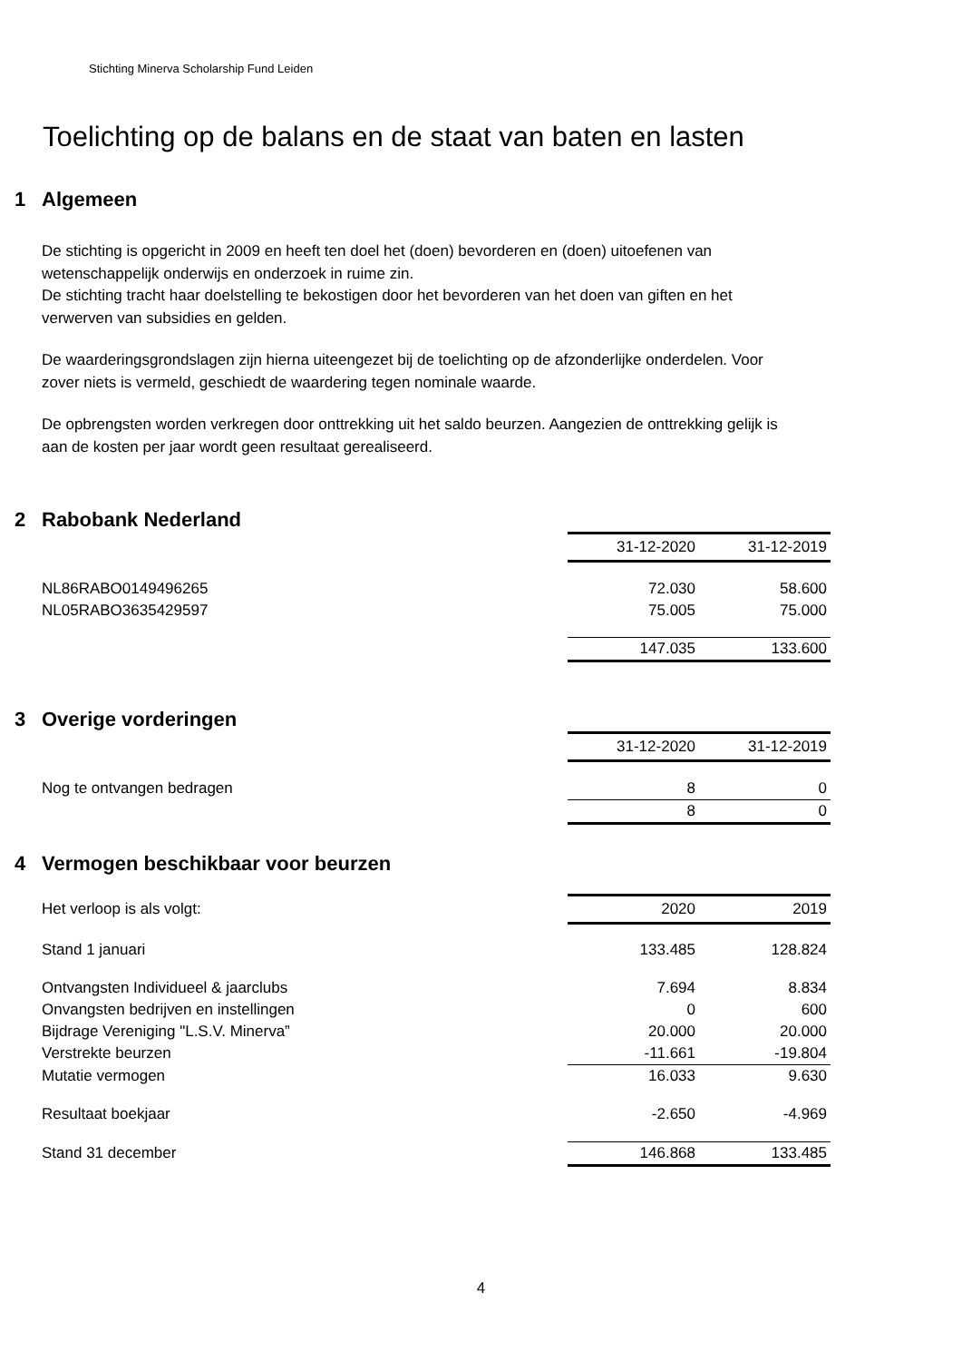Stichting Minerva Scholarship Fund Leiden
Toelichting op de balans en de staat van baten en lasten
1 Algemeen
De stichting is opgericht in 2009 en heeft ten doel het (doen) bevorderen en (doen) uitoefenen van wetenschappelijk onderwijs en onderzoek in ruime zin.
De stichting tracht haar doelstelling te bekostigen door het bevorderen van het doen van giften en het verwerven van subsidies en gelden.
De waarderingsgrondslagen zijn hierna uiteengezet bij de toelichting op de afzonderlijke onderdelen. Voor zover niets is vermeld, geschiedt de waardering tegen nominale waarde.
De opbrengsten worden verkregen door onttrekking uit het saldo beurzen. Aangezien de onttrekking gelijk is aan de kosten per jaar wordt geen resultaat gerealiseerd.
2 Rabobank Nederland
| | 31-12-2020 | 31-12-2019 |
| NL86RABO0149496265 | 72.030 | 58.600 |
| NL05RABO3635429597 | 75.005 | 75.000 |
| | 147.035 | 133.600 |
3 Overige vorderingen
| | 31-12-2020 | 31-12-2019 |
| Nog te ontvangen bedragen | 8 | 0 |
| | 8 | 0 |
4 Vermogen beschikbaar voor beurzen
| Het verloop is als volgt: | 2020 | 2019 |
| Stand 1 januari | 133.485 | 128.824 |
| Ontvangsten Individueel & jaarclubs | 7.694 | 8.834 |
| Onvangsten bedrijven en instellingen | 0 | 600 |
| Bijdrage Vereniging "L.S.V. Minerva” | 20.000 | 20.000 |
| Verstrekte beurzen | -11.661 | -19.804 |
| Mutatie vermogen | 16.033 | 9.630 |
| Resultaat boekjaar | -2.650 | -4.969 |
| Stand 31 december | 146.868 | 133.485 |
4